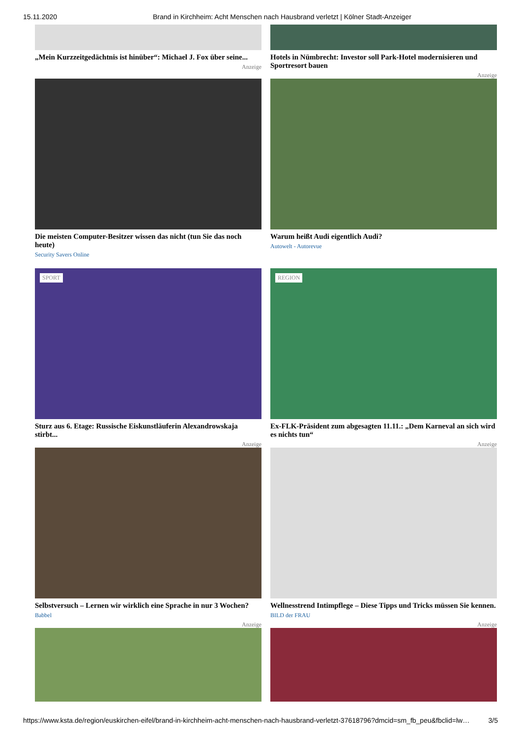15.11.2020 Brand in Kirchheim: Acht Menschen nach Hausbrand verletzt | Kölner Stadt-Anzeiger
„Mein Kurzzeitgedächtnis ist hinüber“: Michael J. Fox über seine...
Anzeige
Hotels in Nümbrecht: Investor soll Park-Hotel modernisieren und Sportresort bauen
Anzeige
Die meisten Computer-Besitzer wissen das nicht (tun Sie das noch heute)
Security Savers Online
Warum heißt Audi eigentlich Audi?
Autowelt - Autorevue
SPORT
Sturz aus 6. Etage: Russische Eiskunstläuferin Alexandrowskaja stirbt...
Anzeige
REGION
Ex-FLK-Präsident zum abgesagten 11.11.: „Dem Karneval an sich wird es nichts tun“
Anzeige
Selbstversuch – Lernen wir wirklich eine Sprache in nur 3 Wochen?
Babbel
Anzeige
Wellnesstrend Intimpflege – Diese Tipps und Tricks müssen Sie kennen.
BILD der FRAU
Anzeige
https://www.ksta.de/region/euskirchen-eifel/brand-in-kirchheim-acht-menschen-nach-hausbrand-verletzt-37618796?dmcid=sm_fb_peu&fbclid=lw… 3/5